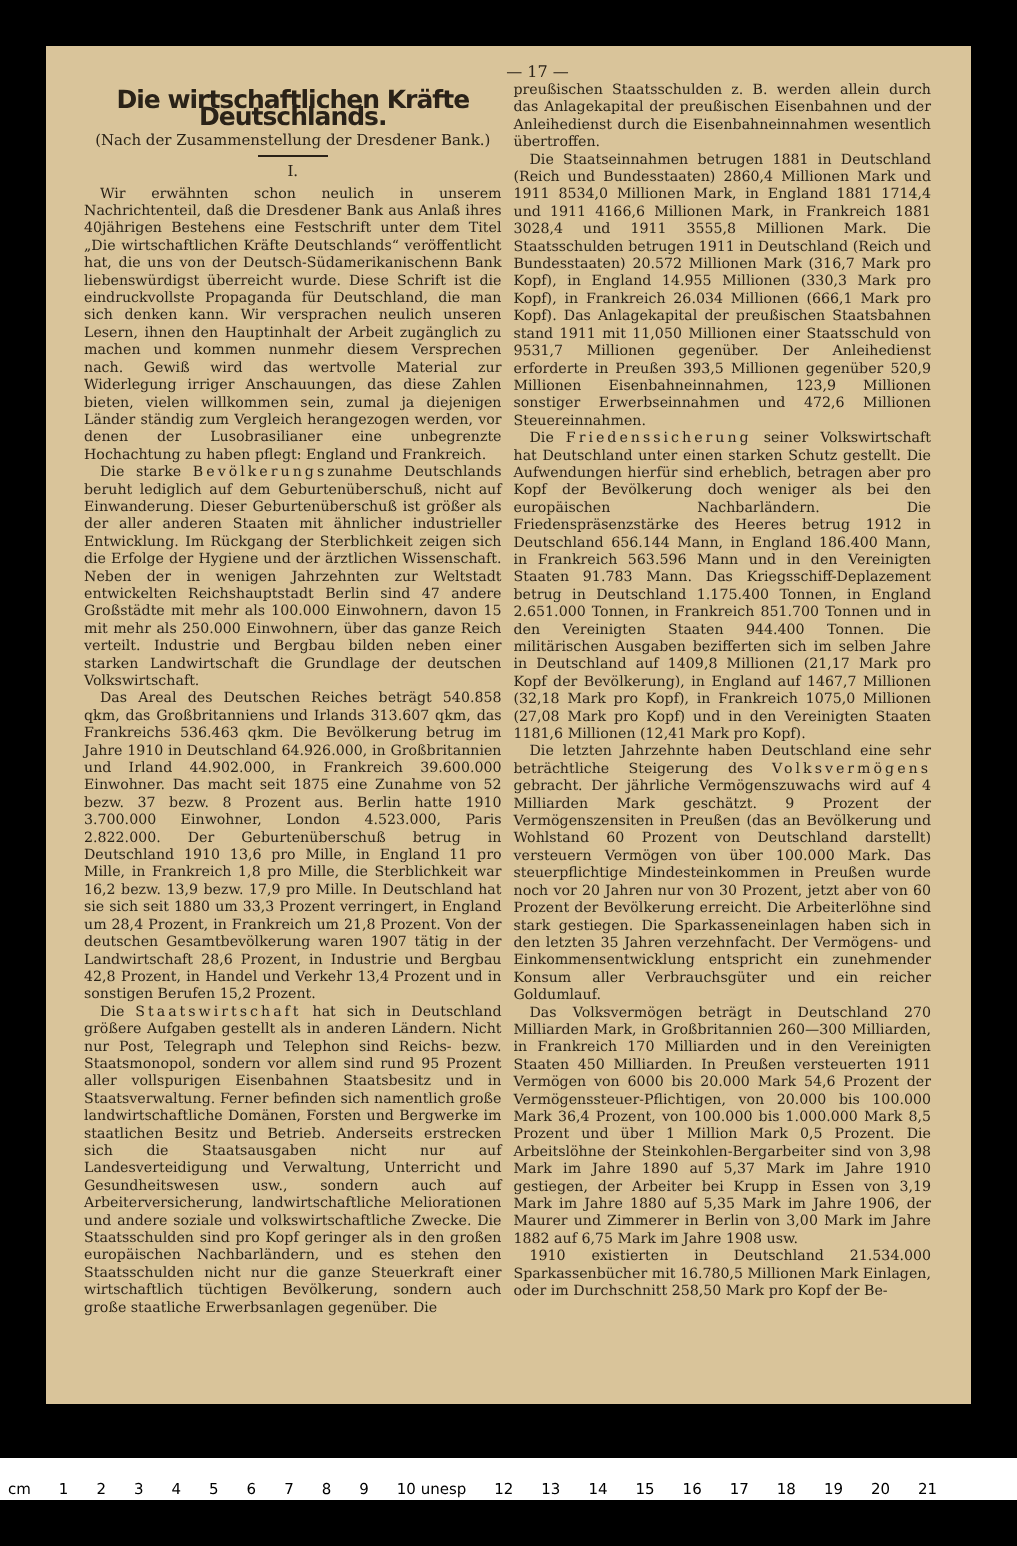— 17 —
Die wirtschaftlichen Kräfte Deutschlands.
(Nach der Zusammenstellung der Dresdener Bank.)
I.
Wir erwähnten schon neulich in unserem Nachrichtenteil, daß die Dresdener Bank aus Anlaß ihres 40jährigen Bestehens eine Festschrift unter dem Titel „Die wirtschaftlichen Kräfte Deutschlands“ veröffentlicht hat, die uns von der Deutsch-Südamerikanischenn Bank liebenswürdigst überreicht wurde. Diese Schrift ist die eindruckvollste Propaganda für Deutschland, die man sich denken kann. Wir versprachen neulich unseren Lesern, ihnen den Hauptinhalt der Arbeit zugänglich zu machen und kommen nunmehr diesem Versprechen nach. Gewiß wird das wertvolle Material zur Widerlegung irriger Anschauungen, das diese Zahlen bieten, vielen willkommen sein, zumal ja diejenigen Länder ständig zum Vergleich herangezogen werden, vor denen der Lusobrasilianer eine unbegrenzte Hochachtung zu haben pflegt: England und Frankreich.
Die starke Bevölkerungszunahme Deutschlands beruht lediglich auf dem Geburtenüberschuß, nicht auf Einwanderung. Dieser Geburtenüberschuß ist größer als der aller anderen Staaten mit ähnlicher industrieller Entwicklung. Im Rückgang der Sterblichkeit zeigen sich die Erfolge der Hygiene und der ärztlichen Wissenschaft. Neben der in wenigen Jahrzehnten zur Weltstadt entwickelten Reichshauptstadt Berlin sind 47 andere Großstädte mit mehr als 100.000 Einwohnern, davon 15 mit mehr als 250.000 Einwohnern, über das ganze Reich verteilt. Industrie und Bergbau bilden neben einer starken Landwirtschaft die Grundlage der deutschen Volkswirtschaft.
Das Areal des Deutschen Reiches beträgt 540.858 qkm, das Großbritanniens und Irlands 313.607 qkm, das Frankreichs 536.463 qkm. Die Bevölkerung betrug im Jahre 1910 in Deutschland 64.926.000, in Großbritannien und Irland 44.902.000, in Frankreich 39.600.000 Einwohner. Das macht seit 1875 eine Zunahme von 52 bezw. 37 bezw. 8 Prozent aus. Berlin hatte 1910 3.700.000 Einwohner, London 4.523.000, Paris 2.822.000. Der Geburtenüberschuß betrug in Deutschland 1910 13,6 pro Mille, in England 11 pro Mille, in Frankreich 1,8 pro Mille, die Sterblichkeit war 16,2 bezw. 13,9 bezw. 17,9 pro Mille. In Deutschland hat sie sich seit 1880 um 33,3 Prozent verringert, in England um 28,4 Prozent, in Frankreich um 21,8 Prozent. Von der deutschen Gesamtbevölkerung waren 1907 tätig in der Landwirtschaft 28,6 Prozent, in Industrie und Bergbau 42,8 Prozent, in Handel und Verkehr 13,4 Prozent und in sonstigen Berufen 15,2 Prozent.
Die Staatswirtschaft hat sich in Deutschland größere Aufgaben gestellt als in anderen Ländern. Nicht nur Post, Telegraph und Telephon sind Reichs- bezw. Staatsmonopol, sondern vor allem sind rund 95 Prozent aller vollspurigen Eisenbahnen Staatsbesitz und in Staatsverwaltung. Ferner befinden sich namentlich große landwirtschaftliche Domänen, Forsten und Bergwerke im staatlichen Besitz und Betrieb. Anderseits erstrecken sich die Staatsausgaben nicht nur auf Landesverteidigung und Verwaltung, Unterricht und Gesundheitswesen usw., sondern auch auf Arbeiterversicherung, landwirtschaftliche Meliorationen und andere soziale und volkswirtschaftliche Zwecke. Die Staatsschulden sind pro Kopf geringer als in den großen europäischen Nachbarländern, und es stehen den Staatsschulden nicht nur die ganze Steuerkraft einer wirtschaftlich tüchtigen Bevölkerung, sondern auch große staatliche Erwerbsanlagen gegenüber. Die
preußischen Staatsschulden z. B. werden allein durch das Anlagekapital der preußischen Eisenbahnen und der Anleihedienst durch die Eisenbahneinnahmen wesentlich übertroffen.
Die Staatseinnahmen betrugen 1881 in Deutschland (Reich und Bundesstaaten) 2860,4 Millionen Mark und 1911 8534,0 Millionen Mark, in England 1881 1714,4 und 1911 4166,6 Millionen Mark, in Frankreich 1881 3028,4 und 1911 3555,8 Millionen Mark. Die Staatsschulden betrugen 1911 in Deutschland (Reich und Bundesstaaten) 20.572 Millionen Mark (316,7 Mark pro Kopf), in England 14.955 Millionen (330,3 Mark pro Kopf), in Frankreich 26.034 Millionen (666,1 Mark pro Kopf). Das Anlagekapital der preußischen Staatsbahnen stand 1911 mit 11,050 Millionen einer Staatsschuld von 9531,7 Millionen gegenüber. Der Anleihedienst erforderte in Preußen 393,5 Millionen gegenüber 520,9 Millionen Eisenbahneinnahmen, 123,9 Millionen sonstiger Erwerbseinnahmen und 472,6 Millionen Steuereinnahmen.
Die Friedenssicherung seiner Volkswirtschaft hat Deutschland unter einen starken Schutz gestellt. Die Aufwendungen hierfür sind erheblich, betragen aber pro Kopf der Bevölkerung doch weniger als bei den europäischen Nachbarländern. Die Friedenspräsenzstärke des Heeres betrug 1912 in Deutschland 656.144 Mann, in England 186.400 Mann, in Frankreich 563.596 Mann und in den Vereinigten Staaten 91.783 Mann. Das Kriegsschiff-Deplazement betrug in Deutschland 1.175.400 Tonnen, in England 2.651.000 Tonnen, in Frankreich 851.700 Tonnen und in den Vereinigten Staaten 944.400 Tonnen. Die militärischen Ausgaben bezifferten sich im selben Jahre in Deutschland auf 1409,8 Millionen (21,17 Mark pro Kopf der Bevölkerung), in England auf 1467,7 Millionen (32,18 Mark pro Kopf), in Frankreich 1075,0 Millionen (27,08 Mark pro Kopf) und in den Vereinigten Staaten 1181,6 Millionen (12,41 Mark pro Kopf).
Die letzten Jahrzehnte haben Deutschland eine sehr beträchtliche Steigerung des Volksvermögens gebracht. Der jährliche Vermögenszuwachs wird auf 4 Milliarden Mark geschätzt. 9 Prozent der Vermögenszensiten in Preußen (das an Bevölkerung und Wohlstand 60 Prozent von Deutschland darstellt) versteuern Vermögen von über 100.000 Mark. Das steuerpflichtige Mindesteinkommen in Preußen wurde noch vor 20 Jahren nur von 30 Prozent, jetzt aber von 60 Prozent der Bevölkerung erreicht. Die Arbeiterlöhne sind stark gestiegen. Die Sparkasseneinlagen haben sich in den letzten 35 Jahren verzehnfacht. Der Vermögens- und Einkommensentwicklung entspricht ein zunehmender Konsum aller Verbrauchsgüter und ein reicher Goldumlauf.
Das Volksvermögen beträgt in Deutschland 270 Milliarden Mark, in Großbritannien 260—300 Milliarden, in Frankreich 170 Milliarden und in den Vereinigten Staaten 450 Milliarden. In Preußen versteuerten 1911 Vermögen von 6000 bis 20.000 Mark 54,6 Prozent der Vermögenssteuer-Pflichtigen, von 20.000 bis 100.000 Mark 36,4 Prozent, von 100.000 bis 1.000.000 Mark 8,5 Prozent und über 1 Million Mark 0,5 Prozent. Die Arbeitslöhne der Steinkohlen-Bergarbeiter sind von 3,98 Mark im Jahre 1890 auf 5,37 Mark im Jahre 1910 gestiegen, der Arbeiter bei Krupp in Essen von 3,19 Mark im Jahre 1880 auf 5,35 Mark im Jahre 1906, der Maurer und Zimmerer in Berlin von 3,00 Mark im Jahre 1882 auf 6,75 Mark im Jahre 1908 usw.
1910 existierten in Deutschland 21.534.000 Sparkassenbücher mit 16.780,5 Millionen Mark Einlagen, oder im Durchschnitt 258,50 Mark pro Kopf der Be-
cm 123456789 10 unesp 12 13 14 15 16 17 18 19 20 21